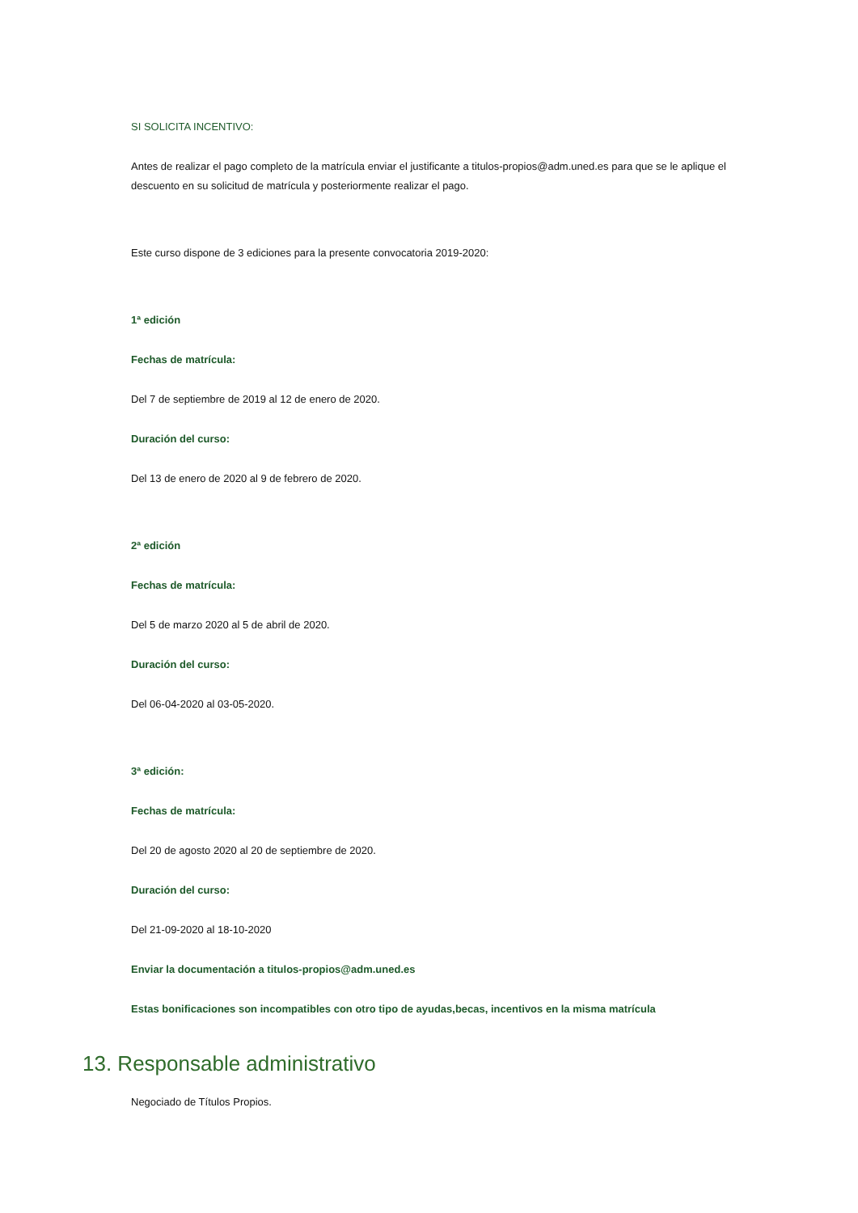SI SOLICITA INCENTIVO:
Antes de realizar el pago completo de la matrícula enviar el justificante a titulos-propios@adm.uned.es para que se le aplique el descuento en su solicitud de matrícula y posteriormente realizar el pago.
Este curso dispone de 3 ediciones para la presente convocatoria 2019-2020:
1ª edición
Fechas de matrícula:
Del 7 de septiembre de 2019 al 12 de enero de 2020.
Duración del curso:
Del 13 de enero de 2020 al 9 de febrero de 2020.
2ª edición
Fechas de matrícula:
Del 5 de marzo 2020 al 5 de abril de 2020.
Duración del curso:
Del 06-04-2020 al 03-05-2020.
3ª edición:
Fechas de matrícula:
Del 20 de agosto 2020 al 20 de septiembre de 2020.
Duración del curso:
Del 21-09-2020 al 18-10-2020
Enviar la documentación a titulos-propios@adm.uned.es
Estas bonificaciones son incompatibles con otro tipo de ayudas,becas, incentivos en la misma matrícula
13. Responsable administrativo
Negociado de Títulos Propios.